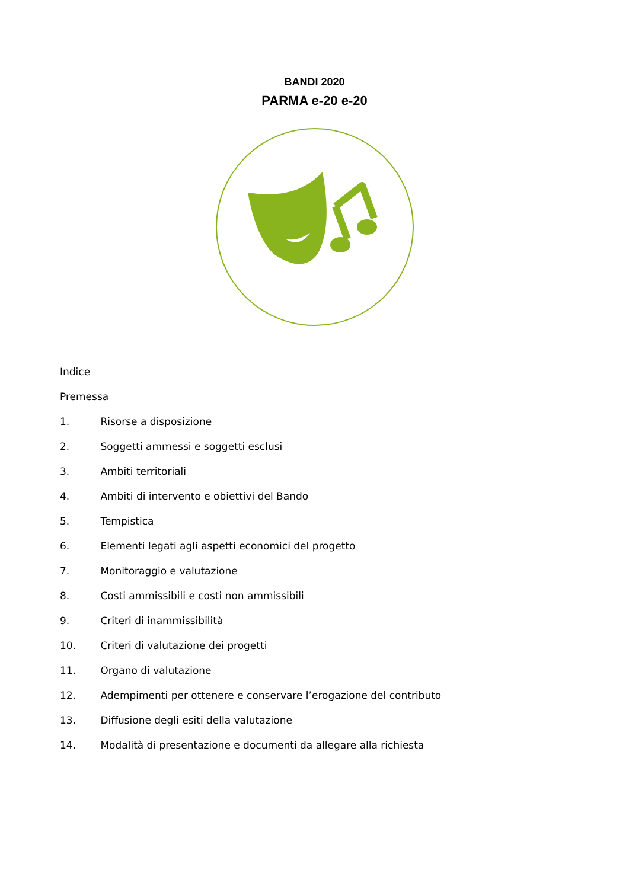BANDI 2020
PARMA e-20 e-20
Indice
Premessa
1. Risorse a disposizione
2. Soggetti ammessi e soggetti esclusi
3. Ambiti territoriali
4. Ambiti di intervento e obiettivi del Bando
5. Tempistica
6. Elementi legati agli aspetti economici del progetto
7. Monitoraggio e valutazione
8. Costi ammissibili e costi non ammissibili
9. Criteri di inammissibilità
10. Criteri di valutazione dei progetti
11. Organo di valutazione
12. Adempimenti per ottenere e conservare l’erogazione del contributo
13. Diffusione degli esiti della valutazione
14. Modalità di presentazione e documenti da allegare alla richiesta